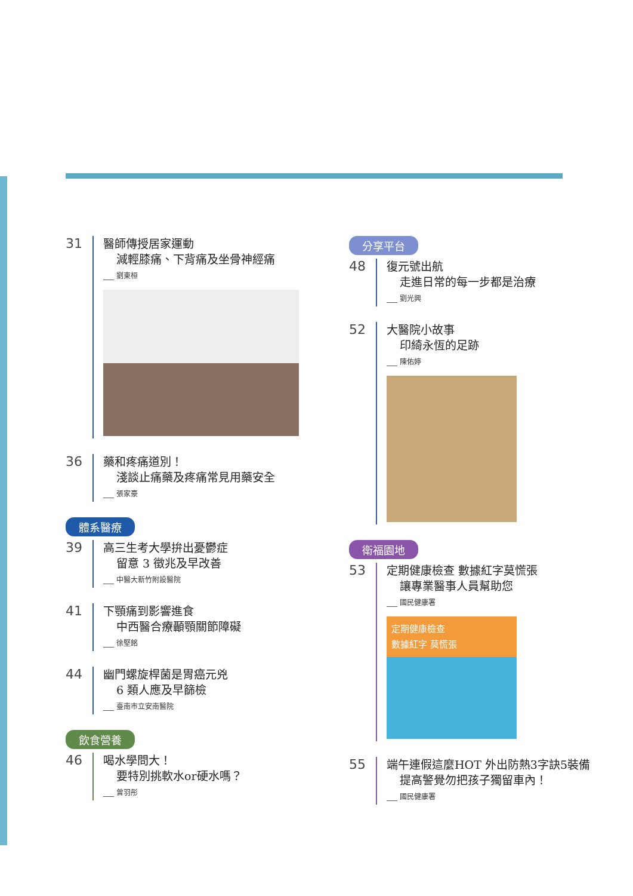31
醫師傳授居家運動
減輕膝痛、下背痛及坐骨神經痛
___ 劉東桓
36
藥和疼痛道別！
淺談止痛藥及疼痛常見用藥安全
___ 張家豪
體系醫療
39
高三生考大學拚出憂鬱症
留意 3 徵兆及早改善
___ 中醫大新竹附設醫院
41
下顎痛到影響進食
中西醫合療顳顎關節障礙
___ 徐堅銘
44
幽門螺旋桿菌是胃癌元兇
6 類人應及早篩檢
___ 臺南市立安南醫院
飲食營養
46
喝水學問大！
要特別挑軟水or硬水嗎？
___ 曾羽彤
分享平台
48
復元號出航
走進日常的每一步都是治療
___ 劉光興
52
大醫院小故事
印綺永恆的足跡
___ 陳佑婷
衛福園地
53
定期健康檢查 數據紅字莫慌張
讓專業醫事人員幫助您
___ 國民健康署
定期健康檢查
數據紅字 莫慌張
55
端午連假這麼HOT 外出防熱3字訣5裝備
提高警覺勿把孩子獨留車內！
___ 國民健康署